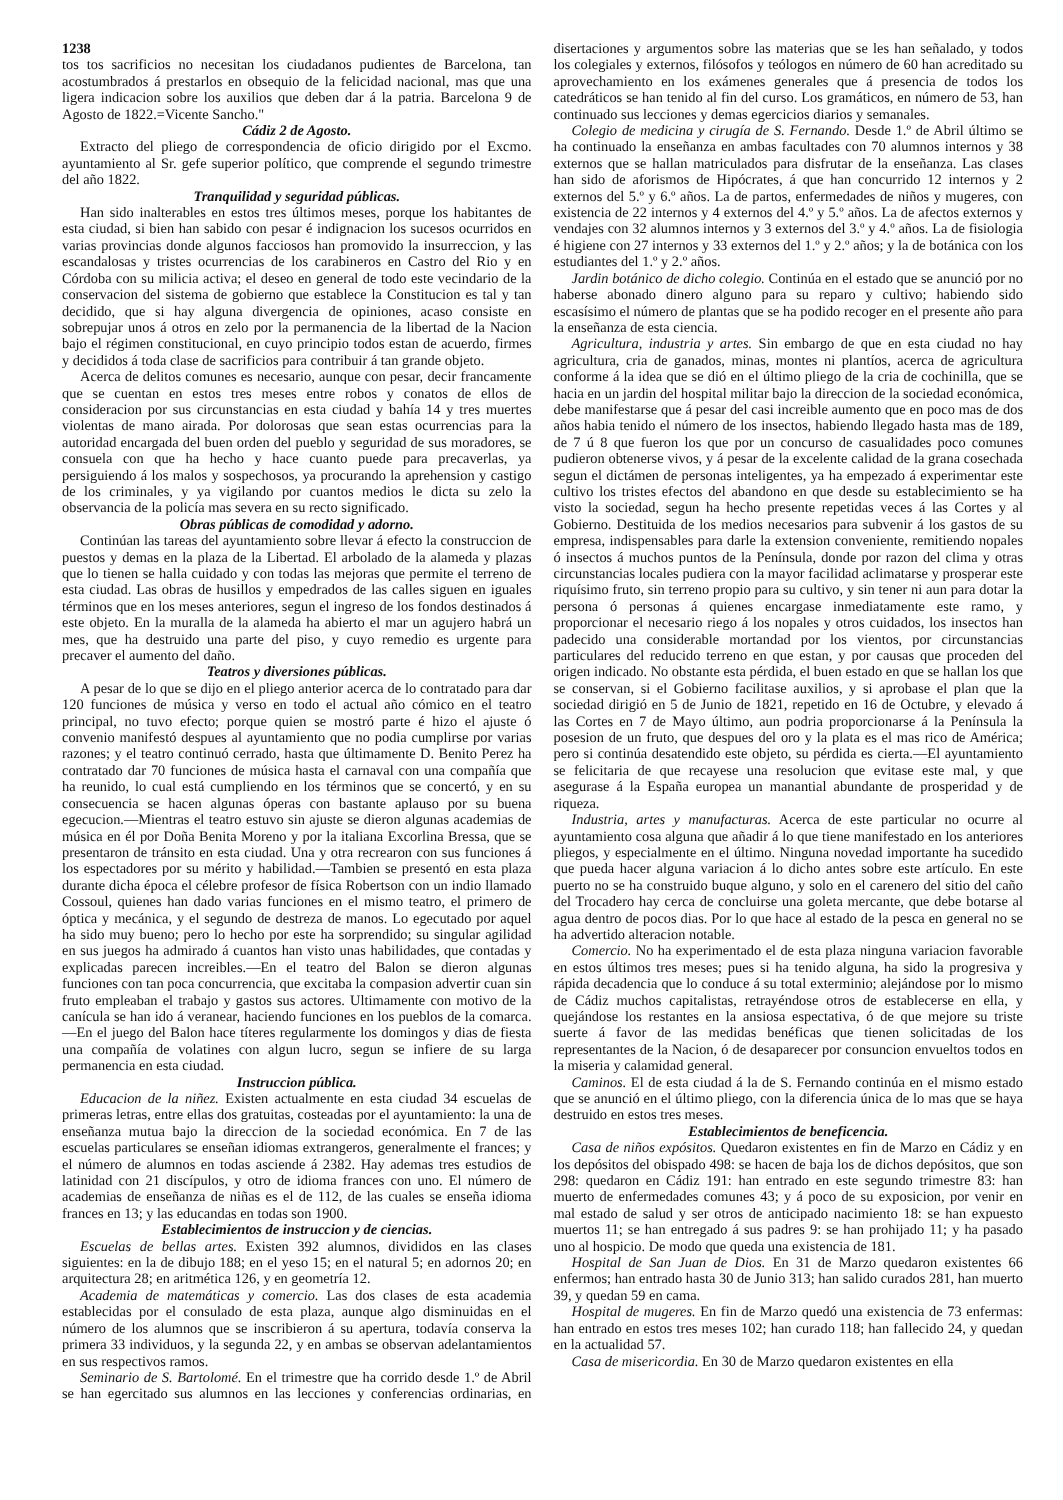1238
tos tos sacrificios no necesitan los ciudadanos pudientes de Barcelona, tan acostumbrados á prestarlos en obsequio de la felicidad nacional, mas que una ligera indicacion sobre los auxilios que deben dar á la patria. Barcelona 9 de Agosto de 1822.=Vicente Sancho."
Cádiz 2 de Agosto.
Extracto del pliego de correspondencia de oficio dirigido por el Excmo. ayuntamiento al Sr. gefe superior político, que comprende el segundo trimestre del año 1822.
Tranquilidad y seguridad públicas.
Han sido inalterables en estos tres últimos meses, porque los habitantes de esta ciudad, si bien han sabido con pesar é indignacion los sucesos ocurridos en varias provincias donde algunos facciosos han promovido la insurreccion, y las escandalosas y tristes ocurrencias de los carabineros en Castro del Rio y en Córdoba con su milicia activa; el deseo en general de todo este vecindario de la conservacion del sistema de gobierno que establece la Constitucion es tal y tan decidido, que si hay alguna divergencia de opiniones, acaso consiste en sobrepujar unos á otros en zelo por la permanencia de la libertad de la Nacion bajo el régimen constitucional, en cuyo principio todos estan de acuerdo, firmes y decididos á toda clase de sacrificios para contribuir á tan grande objeto.
Acerca de delitos comunes es necesario, aunque con pesar, decir francamente que se cuentan en estos tres meses entre robos y conatos de ellos de consideracion por sus circunstancias en esta ciudad y bahía 14 y tres muertes violentas de mano airada. Por dolorosas que sean estas ocurrencias para la autoridad encargada del buen orden del pueblo y seguridad de sus moradores, se consuela con que ha hecho y hace cuanto puede para precaverlas, ya persiguiendo á los malos y sospechosos, ya procurando la aprehension y castigo de los criminales, y ya vigilando por cuantos medios le dicta su zelo la observancia de la policía mas severa en su recto significado.
Obras públicas de comodidad y adorno.
Continúan las tareas del ayuntamiento sobre llevar á efecto la construccion de puestos y demas en la plaza de la Libertad. El arbolado de la alameda y plazas que lo tienen se halla cuidado y con todas las mejoras que permite el terreno de esta ciudad. Las obras de husillos y empedrados de las calles siguen en iguales términos que en los meses anteriores, segun el ingreso de los fondos destinados á este objeto. En la muralla de la alameda ha abierto el mar un agujero habrá un mes, que ha destruido una parte del piso, y cuyo remedio es urgente para precaver el aumento del daño.
Teatros y diversiones públicas.
A pesar de lo que se dijo en el pliego anterior acerca de lo contratado para dar 120 funciones de música y verso en todo el actual año cómico en el teatro principal, no tuvo efecto; porque quien se mostró parte é hizo el ajuste ó convenio manifestó despues al ayuntamiento que no podia cumplirse por varias razones; y el teatro continuó cerrado, hasta que últimamente D. Benito Perez ha contratado dar 70 funciones de música hasta el carnaval con una compañía que ha reunido, lo cual está cumpliendo en los términos que se concertó, y en su consecuencia se hacen algunas óperas con bastante aplauso por su buena egecucion.—Mientras el teatro estuvo sin ajuste se dieron algunas academias de música en él por Doña Benita Moreno y por la italiana Excorlina Bressa, que se presentaron de tránsito en esta ciudad. Una y otra recrearon con sus funciones á los espectadores por su mérito y habilidad.—Tambien se presentó en esta plaza durante dicha época el célebre profesor de física Robertson con un indio llamado Cossoul, quienes han dado varias funciones en el mismo teatro, el primero de óptica y mecánica, y el segundo de destreza de manos. Lo egecutado por aquel ha sido muy bueno; pero lo hecho por este ha sorprendido; su singular agilidad en sus juegos ha admirado á cuantos han visto unas habilidades, que contadas y explicadas parecen increibles.—En el teatro del Balon se dieron algunas funciones con tan poca concurrencia, que excitaba la compasion advertir cuan sin fruto empleaban el trabajo y gastos sus actores. Ultimamente con motivo de la canícula se han ido á veranear, haciendo funciones en los pueblos de la comarca.—En el juego del Balon hace títeres regularmente los domingos y dias de fiesta una compañía de volatines con algun lucro, segun se infiere de su larga permanencia en esta ciudad.
Instruccion pública.
Educacion de la niñez. Existen actualmente en esta ciudad 34 escuelas de primeras letras, entre ellas dos gratuitas, costeadas por el ayuntamiento: la una de enseñanza mutua bajo la direccion de la sociedad económica. En 7 de las escuelas particulares se enseñan idiomas extrangeros, generalmente el frances; y el número de alumnos en todas asciende á 2382. Hay ademas tres estudios de latinidad con 21 discípulos, y otro de idioma frances con uno. El número de academias de enseñanza de niñas es el de 112, de las cuales se enseña idioma frances en 13; y las educandas en todas son 1900.
Establecimientos de instruccion y de ciencias.
Escuelas de bellas artes. Existen 392 alumnos, divididos en las clases siguientes: en la de dibujo 188; en el yeso 15; en el natural 5; en adornos 20; en arquitectura 28; en aritmética 126, y en geometría 12.
Academia de matemáticas y comercio. Las dos clases de esta academia establecidas por el consulado de esta plaza, aunque algo disminuidas en el número de los alumnos que se inscribieron á su apertura, todavía conserva la primera 33 individuos, y la segunda 22, y en ambas se observan adelantamientos en sus respectivos ramos.
Seminario de S. Bartolomé. En el trimestre que ha corrido desde 1.º de Abril se han egercitado sus alumnos en las lecciones y conferencias ordinarias, en disertaciones y argumentos sobre las materias que se les han señalado, y todos los colegiales y externos, filósofos y teólogos en número de 60 han acreditado su aprovechamiento en los exámenes generales que á presencia de todos los catedráticos se han tenido al fin del curso. Los gramáticos, en número de 53, han continuado sus lecciones y demas egercicios diarios y semanales.
Colegio de medicina y cirugía de S. Fernando. Desde 1.º de Abril último se ha continuado la enseñanza en ambas facultades con 70 alumnos internos y 38 externos que se hallan matriculados para disfrutar de la enseñanza. Las clases han sido de aforismos de Hipócrates, á que han concurrido 12 internos y 2 externos del 5.º y 6.º años. La de partos, enfermedades de niños y mugeres, con existencia de 22 internos y 4 externos del 4.º y 5.º años. La de afectos externos y vendajes con 32 alumnos internos y 3 externos del 3.º y 4.º años. La de fisiologia é higiene con 27 internos y 33 externos del 1.º y 2.º años; y la de botánica con los estudiantes del 1.º y 2.º años.
Jardin botánico de dicho colegio. Continúa en el estado que se anunció por no haberse abonado dinero alguno para su reparo y cultivo; habiendo sido escasísimo el número de plantas que se ha podido recoger en el presente año para la enseñanza de esta ciencia.
Agricultura, industria y artes. Sin embargo de que en esta ciudad no hay agricultura, cria de ganados, minas, montes ni plantíos, acerca de agricultura conforme á la idea que se dió en el último pliego de la cria de cochinilla, que se hacia en un jardin del hospital militar bajo la direccion de la sociedad económica, debe manifestarse que á pesar del casi increible aumento que en poco mas de dos años habia tenido el número de los insectos, habiendo llegado hasta mas de 189, de 7 ú 8 que fueron los que por un concurso de casualidades poco comunes pudieron obtenerse vivos, y á pesar de la excelente calidad de la grana cosechada segun el dictámen de personas inteligentes, ya ha empezado á experimentar este cultivo los tristes efectos del abandono en que desde su establecimiento se ha visto la sociedad, segun ha hecho presente repetidas veces á las Cortes y al Gobierno. Destituida de los medios necesarios para subvenir á los gastos de su empresa, indispensables para darle la extension conveniente, remitiendo nopales ó insectos á muchos puntos de la Península, donde por razon del clima y otras circunstancias locales pudiera con la mayor facilidad aclimatarse y prosperar este riquísimo fruto, sin terreno propio para su cultivo, y sin tener ni aun para dotar la persona ó personas á quienes encargase inmediatamente este ramo, y proporcionar el necesario riego á los nopales y otros cuidados, los insectos han padecido una considerable mortandad por los vientos, por circunstancias particulares del reducido terreno en que estan, y por causas que proceden del origen indicado. No obstante esta pérdida, el buen estado en que se hallan los que se conservan, si el Gobierno facilitase auxilios, y si aprobase el plan que la sociedad dirigió en 5 de Junio de 1821, repetido en 16 de Octubre, y elevado á las Cortes en 7 de Mayo último, aun podria proporcionarse á la Península la posesion de un fruto, que despues del oro y la plata es el mas rico de América; pero si continúa desatendido este objeto, su pérdida es cierta.—El ayuntamiento se felicitaria de que recayese una resolucion que evitase este mal, y que asegurase á la España europea un manantial abundante de prosperidad y de riqueza.
Industria, artes y manufacturas. Acerca de este particular no ocurre al ayuntamiento cosa alguna que añadir á lo que tiene manifestado en los anteriores pliegos, y especialmente en el último. Ninguna novedad importante ha sucedido que pueda hacer alguna variacion á lo dicho antes sobre este artículo. En este puerto no se ha construido buque alguno, y solo en el carenero del sitio del caño del Trocadero hay cerca de concluirse una goleta mercante, que debe botarse al agua dentro de pocos dias. Por lo que hace al estado de la pesca en general no se ha advertido alteracion notable.
Comercio. No ha experimentado el de esta plaza ninguna variacion favorable en estos últimos tres meses; pues si ha tenido alguna, ha sido la progresiva y rápida decadencia que lo conduce á su total exterminio; alejándose por lo mismo de Cádiz muchos capitalistas, retrayéndose otros de establecerse en ella, y quejándose los restantes en la ansiosa espectativa, ó de que mejore su triste suerte á favor de las medidas benéficas que tienen solicitadas de los representantes de la Nacion, ó de desaparecer por consuncion envueltos todos en la miseria y calamidad general.
Caminos. El de esta ciudad á la de S. Fernando continúa en el mismo estado que se anunció en el último pliego, con la diferencia única de lo mas que se haya destruido en estos tres meses.
Establecimientos de beneficencia.
Casa de niños expósitos. Quedaron existentes en fin de Marzo en Cádiz y en los depósitos del obispado 498: se hacen de baja los de dichos depósitos, que son 298: quedaron en Cádiz 191: han entrado en este segundo trimestre 83: han muerto de enfermedades comunes 43; y á poco de su exposicion, por venir en mal estado de salud y ser otros de anticipado nacimiento 18: se han expuesto muertos 11; se han entregado á sus padres 9: se han prohijado 11; y ha pasado uno al hospicio. De modo que queda una existencia de 181.
Hospital de San Juan de Dios. En 31 de Marzo quedaron existentes 66 enfermos; han entrado hasta 30 de Junio 313; han salido curados 281, han muerto 39, y quedan 59 en cama.
Hospital de mugeres. En fin de Marzo quedó una existencia de 73 enfermas: han entrado en estos tres meses 102; han curado 118; han fallecido 24, y quedan en la actualidad 57.
Casa de misericordia. En 30 de Marzo quedaron existentes en ella